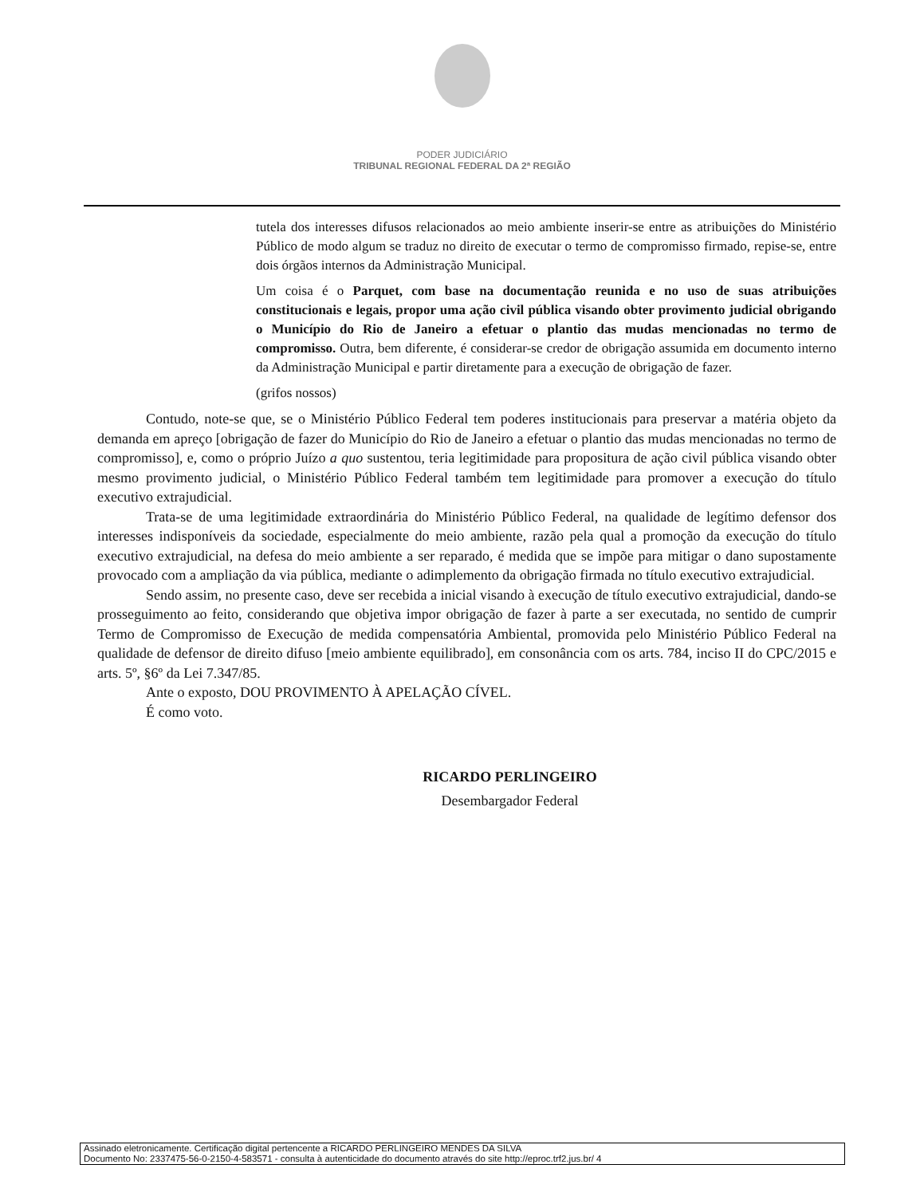PODER JUDICIÁRIO
TRIBUNAL REGIONAL FEDERAL DA 2ª REGIÃO
tutela dos interesses difusos relacionados ao meio ambiente inserir-se entre as atribuições do Ministério Público de modo algum se traduz no direito de executar o termo de compromisso firmado, repise-se, entre dois órgãos internos da Administração Municipal.
Um coisa é o Parquet, com base na documentação reunida e no uso de suas atribuições constitucionais e legais, propor uma ação civil pública visando obter provimento judicial obrigando o Município do Rio de Janeiro a efetuar o plantio das mudas mencionadas no termo de compromisso. Outra, bem diferente, é considerar-se credor de obrigação assumida em documento interno da Administração Municipal e partir diretamente para a execução de obrigação de fazer.
(grifos nossos)
Contudo, note-se que, se o Ministério Público Federal tem poderes institucionais para preservar a matéria objeto da demanda em apreço [obrigação de fazer do Município do Rio de Janeiro a efetuar o plantio das mudas mencionadas no termo de compromisso], e, como o próprio Juízo a quo sustentou, teria legitimidade para propositura de ação civil pública visando obter mesmo provimento judicial, o Ministério Público Federal também tem legitimidade para promover a execução do título executivo extrajudicial.
Trata-se de uma legitimidade extraordinária do Ministério Público Federal, na qualidade de legítimo defensor dos interesses indisponíveis da sociedade, especialmente do meio ambiente, razão pela qual a promoção da execução do título executivo extrajudicial, na defesa do meio ambiente a ser reparado, é medida que se impõe para mitigar o dano supostamente provocado com a ampliação da via pública, mediante o adimplemento da obrigação firmada no título executivo extrajudicial.
Sendo assim, no presente caso, deve ser recebida a inicial visando à execução de título executivo extrajudicial, dando-se prosseguimento ao feito, considerando que objetiva impor obrigação de fazer à parte a ser executada, no sentido de cumprir Termo de Compromisso de Execução de medida compensatória Ambiental, promovida pelo Ministério Público Federal na qualidade de defensor de direito difuso [meio ambiente equilibrado], em consonância com os arts. 784, inciso II do CPC/2015 e arts. 5º, §6º da Lei 7.347/85.
Ante o exposto, DOU PROVIMENTO À APELAÇÃO CÍVEL.
É como voto.
RICARDO PERLINGEIRO
Desembargador Federal
Assinado eletronicamente. Certificação digital pertencente a RICARDO PERLINGEIRO MENDES DA SILVA
Documento No: 2337475-56-0-2150-4-583571 - consulta à autenticidade do documento através do site http://eproc.trf2.jus.br/ 4